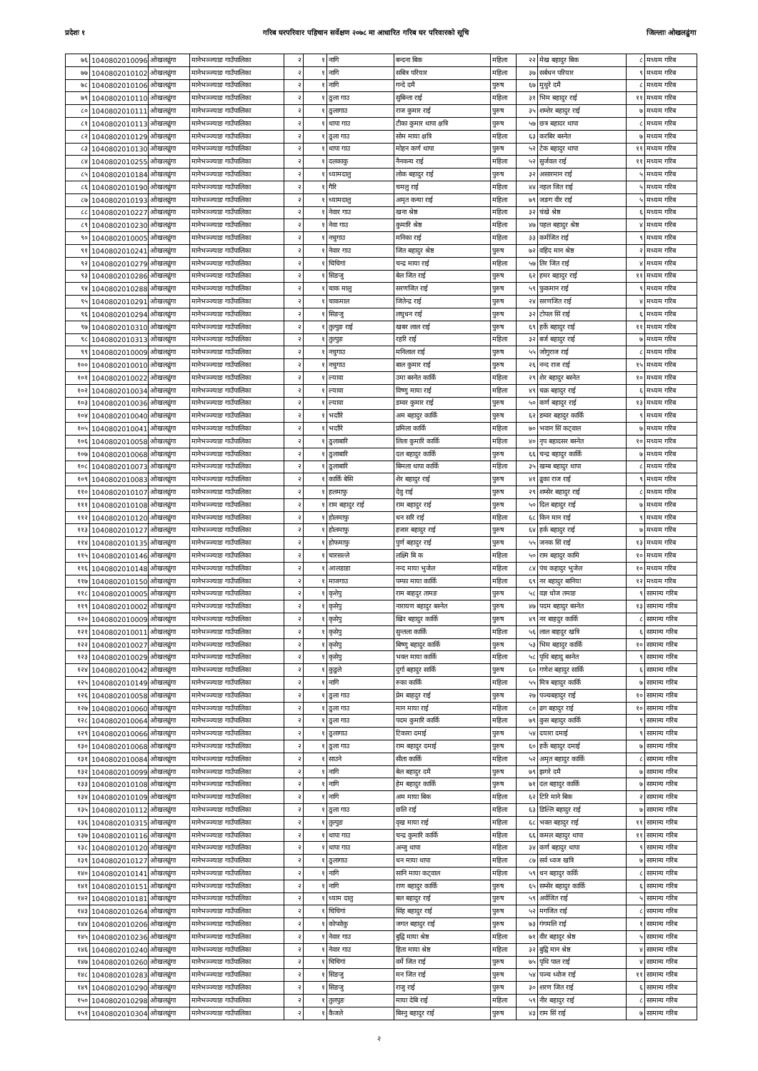प्रदेशः १ गरिब घरपरिवार पहिचान सर्वेक्षण २०७८ मा आधारित गरिब घर परिवारको सूचि जिल्लाः ओखलढुंगा
| ७६ | 1040802010096 | ओखलढुंगा | मानेभञ्ज्याङ गाउँपालिका | २ | १ | नागि | बन्दना बिक | महिला | २२ | मेख बहादुर बिक | ८ | मध्यम गरिब |
| ७७ | 1040802010102 | ओखलढुंगा | मानेभञ्ज्याङ गाउँपालिका | २ | १ | नागि | सबित्र परियार | महिला | ३७ | सर्बधन परियार | ९ | मध्यम गरिब |
| ७८ | 1040802010106 | ओखलढुंगा | मानेभञ्ज्याङ गाउँपालिका | २ | १ | नागि | गन्दे दमै | पुरुष | ६७ | मुथुरे दमै | ८ | मध्यम गरिब |
| ७९ | 1040802010110 | ओखलढुंगा | मानेभञ्ज्याङ गाउँपालिका | २ | १ | ठुला गाउ | सुबिन्ता राई | महिला | ३१ | भिम बहादुर राई | ११ | मध्यम गरिब |
| ८० | 1040802010111 | ओखलढुंगा | मानेभञ्ज्याङ गाउँपालिका | २ | १ | ठुलागाउ | राज कुमार राई | पुरुष | ३५ | शम्शेर बहादुर राई | ७ | मध्यम गरिब |
| ८१ | 1040802010113 | ओखलढुंगा | मानेभञ्ज्याङ गाउँपालिका | २ | १ | थापा गाउ | टीका कुमार थापा क्षत्रि | पुरुष | ५७ | छत्र बहादर थापा | ८ | मध्यम गरिब |
| ८२ | 1040802010129 | ओखलढुंगा | मानेभञ्ज्याङ गाउँपालिका | २ | १ | ठुला गाउ | सोम माया क्षत्रि | महिला | ६३ | करबिर बस्नेत | ७ | मध्यम गरिब |
| ८३ | 1040802010130 | ओखलढुंगा | मानेभञ्ज्याङ गाउँपालिका | २ | १ | थापा गाउ | मोहन कर्ण थापा | पुरुष | ५२ | टेक बहादुर थापा | ११ | मध्यम गरिब |
| ८४ | 1040802010255 | ओखलढुंगा | मानेभञ्ज्याङ गाउँपालिका | २ | १ | दलकाकु | नैनकन्य राई | महिला | ५२ | सुर्जवल राई | ११ | मध्यम गरिब |
| ८५ | 1040802010184 | ओखलढुंगा | मानेभञ्ज्याङ गाउँपालिका | २ | १ | ध्यामदालु | लोक बहादुर राई | पुरुष | ३२ | असारमान राई | ५ | मध्यम गरिब |
| ८६ | 1040802010190 | ओखलढुंगा | मानेभञ्ज्याङ गाउँपालिका | २ | १ | गैरि | चमलु राई | महिला | ४४ | नहल जित राई | ५ | मध्यम गरिब |
| ८७ | 1040802010193 | ओखलढुंगा | मानेभञ्ज्याङ गाउँपालिका | २ | १ | ध्यामदालु | अमृत कन्या राई | महिला | ७९ | जङग वीर राई | ५ | मध्यम गरिब |
| ८८ | 1040802010227 | ओखलढुंगा | मानेभञ्ज्याङ गाउँपालिका | २ | १ | नेवार गाउ | खना श्रेष्ठ | महिला | ३२ | चंखे श्रेष्ठ | ६ | मध्यम गरिब |
| ८९ | 1040802010230 | ओखलढुंगा | मानेभञ्ज्याङ गाउँपालिका | २ | १ | नेवा गाउ | कुमारि श्रेष्ठ | महिला | ४७ | पहल बहादुर श्रेष्ठ | ४ | मध्यम गरिब |
| ९० | 1040802010005 | ओखलढुंगा | मानेभञ्ज्याङ गाउँपालिका | २ | १ | नचुगाउ | मनिका राई | महिला | ३३ | कर्मजित राई | ९ | मध्यम गरिब |
| ९१ | 1040802010241 | ओखलढुंगा | मानेभञ्ज्याङ गाउँपालिका | २ | १ | नेवार गाउ | जित बहादुर श्रेष्ठ | पुरुष | ७२ | वहिद मान श्रेष्ठ | २ | मध्यम गरिब |
| ९२ | 1040802010279 | ओखलढुंगा | मानेभञ्ज्याङ गाउँपालिका | २ | १ | चिचिगां | चन्द्र माया राई | महिला | ५७ | तिर जित राई | ४ | मध्यम गरिब |
| ९३ | 1040802010286 | ओखलढुंगा | मानेभञ्ज्याङ गाउँपालिका | २ | १ | सिङजु | बेल जित राई | पुरुष | ६२ | हमर बहादुर राई | ११ | मध्यम गरिब |
| ९४ | 1040802010288 | ओखलढुंगा | मानेभञ्ज्याङ गाउँपालिका | २ | १ | चाक मालु | सरणजित राई | पुरुष | ५९ | फुकमान राई | ९ | मध्यम गरिब |
| ९५ | 1040802010291 | ओखलढुंगा | मानेभञ्ज्याङ गाउँपालिका | २ | १ | चाकमाल | जितेन्द्र राई | पुरुष | २४ | सरणजित राई | ४ | मध्यम गरिब |
| ९६ | 1040802010294 | ओखलढुंगा | मानेभञ्ज्याङ गाउँपालिका | २ | १ | सिङजु | लघुधन राई | पुरुष | ३२ | टोपल सिं राई | ६ | मध्यम गरिब |
| ९७ | 1040802010310 | ओखलढुंगा | मानेभञ्ज्याङ गाउँपालिका | २ | १ | तुल्पुङ राई | खबर लाल राई | पुरुष | ६९ | हर्के बहादुर राई | ११ | मध्यम गरिब |
| ९८ | 1040802010313 | ओखलढुंगा | मानेभञ्ज्याङ गाउँपालिका | २ | १ | तुल्पुङ | रहरि राई | महिला | ३२ | बर्ज बहादुर राई | ७ | मध्यम गरिब |
| ९९ | 1040802010009 | ओखलढुंगा | मानेभञ्ज्याङ गाउँपालिका | २ | १ | नचुगाउ | मनिलाल राई | पुरुष | ५५ | जोगुराज राई | ८ | मध्यम गरिब |
| १०० | 1040802010010 | ओखलढुंगा | मानेभञ्ज्याङ गाउँपालिका | २ | १ | नचुगाउ | बाल कुमार राई | पुरुष | २६ | नन्द राज राई | १५ | मध्यम गरिब |
| १०१ | 1040802010022 | ओखलढुंगा | मानेभञ्ज्याङ गाउँपालिका | २ | १ | ल्यावा | उमा बस्नेत कार्कि | महिला | २९ | शेर बहादुर बस्नेत | १० | मध्यम गरिब |
| १०२ | 1040802010034 | ओखलढुंगा | मानेभञ्ज्याङ गाउँपालिका | २ | १ | ल्यावा | विष्णु माया राई | महिला | ४९ | चक्र बहादुर राई | ६ | मध्यम गरिब |
| १०३ | 1040802010036 | ओखलढुंगा | मानेभञ्ज्याङ गाउँपालिका | २ | १ | ल्यावा | डम्वर कुमार राई | पुरुष | ५० | कर्ण बहादुर राई | १३ | मध्यम गरिब |
| १०४ | 1040802010040 | ओखलढुंगा | मानेभञ्ज्याङ गाउँपालिका | २ | १ | भदाौरे | अम बहादुर कार्कि | पुरुष | ६२ | डम्वर बहादुर कार्कि | ९ | मध्यम गरिब |
| १०५ | 1040802010041 | ओखलढुंगा | मानेभञ्ज्याङ गाउँपालिका | २ | १ | भदाौरे | प्रमिला कार्कि | महिला | ७० | भवान सिं कट्वाल | ७ | मध्यम गरिब |
| १०६ | 1040802010058 | ओखलढुंगा | मानेभञ्ज्याङ गाउँपालिका | २ | १ | ठुलाबारि | लिला कुमारि कार्कि | महिला | ४० | नृप बहादसर बस्नेत | १० | मध्यम गरिब |
| १०७ | 1040802010068 | ओखलढुंगा | मानेभञ्ज्याङ गाउँपालिका | २ | १ | ठुलाबारि | दल बहादुर कार्कि | पुरुष | ६६ | चन्द्र बहादुर कार्कि | ७ | मध्यम गरिब |
| १०८ | 1040802010073 | ओखलढुंगा | मानेभञ्ज्याङ गाउँपालिका | २ | १ | ठुलाबारि | बिमला थापा कार्कि | महिला | ३५ | खम्ब बहादुर थापा | ८ | मध्यम गरिब |
| १०९ | 1040802010083 | ओखलढुंगा | मानेभञ्ज्याङ गाउँपालिका | २ | १ | कार्कि बेसि | शेर बहादुर राई | पुरुष | ४१ | ढुका राज राई | ९ | मध्यम गरिब |
| ११० | 1040802010107 | ओखलढुंगा | मानेभञ्ज्याङ गाउँपालिका | २ | १ | हलमाफु | देवु राई | पुरुष | २९ | शम्सेर बहादुर राई | ८ | मध्यम गरिब |
| १११ | 1040802010108 | ओखलढुंगा | मानेभञ्ज्याङ गाउँपालिका | २ | १ | राम बहादुर राई | राम बहादुर राई | पुरुष | ५० | दिल बहादुर राई | ७ | मध्यम गरिब |
| ११२ | 1040802010120 | ओखलढुंगा | मानेभञ्ज्याङ गाउँपालिका | २ | १ | हाेलमाफु | धन सरि राई | महिला | ६८ | किन मान राई | ९ | मध्यम गरिब |
| ११३ | 1040802010127 | ओखलढुंगा | मानेभञ्ज्याङ गाउँपालिका | २ | १ | हाेलमाफु | हजार बहादुर राई | पुरुष | ६४ | हर्क बहादुर राई | ७ | मध्यम गरिब |
| ११४ | 1040802010135 | ओखलढुंगा | मानेभञ्ज्याङ गाउँपालिका | २ | १ | हाेफमाफु | पुर्ण बहादुर राई | पुरुष | ५५ | जनक सिं राई | १३ | मध्यम गरिब |
| ११५ | 1040802010146 | ओखलढुंगा | मानेभञ्ज्याङ गाउँपालिका | २ | १ | चारसल्ले | लक्ष्मि बि क | महिला | ५० | राम बहादुर कामि | १० | मध्यम गरिब |
| ११६ | 1040802010148 | ओखलढुंगा | मानेभञ्ज्याङ गाउँपालिका | २ | १ | आलडाडा | नन्द माया भुजेल | महिला | ८४ | पंच कहादुर भुजेल | १० | मध्यम गरिब |
| ११७ | 1040802010150 | ओखलढुंगा | मानेभञ्ज्याङ गाउँपालिका | २ | १ | माजगाउ | पम्फा माया कार्कि | महिला | ६९ | नर बहादुर बानिया | १२ | मध्यम गरिब |
| ११८ | 1040802010005 | ओखलढुंगा | मानेभञ्ज्याङ गाउँपालिका | २ | १ | कृशेपु | राम बाहदुर तामङ | पुरुष | ५८ | वज्ञ धोज तमाङ | ९ | सामान्य गरिब |
| ११९ | 1040802010002 | ओखलढुंगा | मानेभञ्ज्याङ गाउँपालिका | २ | १ | कृसेपु | नारायण बहादुर बस्नेत | पुरुष | ४७ | पदम बहादुर बस्नेत | १३ | सामान्य गरिब |
| १२० | 1040802010009 | ओखलढुंगा | मानेभञ्ज्याङ गाउँपालिका | २ | १ | कृसेपु | खिर बहादुर कार्कि | पुरुष | ४९ | नर बाहदुर कार्कि | ८ | सामान्य गरिब |
| १२१ | 1040802010011 | ओखलढुंगा | मानेभञ्ज्याङ गाउँपालिका | २ | १ | कृसेपु | सुन्तला कार्कि | महिला | ५६ | लाल बाहदुर खत्रि | ६ | सामान्य गरिब |
| १२२ | 1040802010027 | ओखलढुंगा | मानेभञ्ज्याङ गाउँपालिका | २ | १ | कृसेपु | बिष्णु बहादुर कार्कि | पुरुष | ५३ | भिम बहादुर कार्कि | १० | सामान्य गरिब |
| १२३ | 1040802010029 | ओखलढुंगा | मानेभञ्ज्याङ गाउँपालिका | २ | १ | कृसेपु | भक्त माया कार्कि | महिला | ५८ | पृथि बहादु बस्नेत | ९ | सामान्य गरिब |
| १२४ | 1040802010042 | ओखलढुंगा | मानेभञ्ज्याङ गाउँपालिका | २ | १ | कुडुले | दुर्गा बहादुर सार्कि | पुरुष | ६० | गणेश बहादुर सार्कि | ६ | सामान्य गरिब |
| १२५ | 1040802010149 | ओखलढुंगा | मानेभञ्ज्याङ गाउँपालिका | २ | १ | नागि | रुका कार्कि | महिला | ५५ | मित्र बहादुर कार्कि | ७ | सामान्य गरिब |
| १२६ | 1040802010058 | ओखलढुंगा | मानेभञ्ज्याङ गाउँपालिका | २ | १ | ठुला गाउ | प्रेम बाहदुर राई | पुरुष | २७ | पञ्चबहादुर राई | १० | सामान्य गरिब |
| १२७ | 1040802010060 | ओखलढुंगा | मानेभञ्ज्याङ गाउँपालिका | २ | १ | ठुला गाउ | मान माया राई | महिला | ८० | ढग बहादुर राई | १० | सामान्य गरिब |
| १२८ | 1040802010064 | ओखलढुंगा | मानेभञ्ज्याङ गाउँपालिका | २ | १ | ठुला गाउ | पदम कुमारि कार्कि | महिला | ७९ | कुस बहादुर कार्कि | ९ | सामान्य गरिब |
| १२९ | 1040802010066 | ओखलढुंगा | मानेभञ्ज्याङ गाउँपालिका | २ | १ | ठुलागाउ | टिकारा दमाई | पुरुष | ५४ | दयारा दमाई | ९ | सामान्य गरिब |
| १३० | 1040802010068 | ओखलढुंगा | मानेभञ्ज्याङ गाउँपालिका | २ | १ | ठुला गाउ | राम बहादुर दमाई | पुरुष | ६० | हर्के बहादुर दमाई | ७ | सामान्य गरिब |
| १३१ | 1040802010084 | ओखलढुंगा | मानेभञ्ज्याङ गाउँपालिका | २ | १ | साउने | सीता कार्कि | महिला | ५२ | अमृत बहादुर कार्कि | ८ | सामान्य गरिब |
| १३२ | 1040802010099 | ओखलढुंगा | मानेभञ्ज्याङ गाउँपालिका | २ | १ | नागि | बेल बहादुर दमै | पुरुष | ७९ | झगरे दमै | ७ | सामान्य गरिब |
| १३३ | 1040802010108 | ओखलढुंगा | मानेभञ्ज्याङ गाउँपालिका | २ | १ | नागि | हेम बहादुर कार्कि | पुरुष | ७१ | दल बहादुर कार्कि | ७ | सामान्य गरिब |
| १३४ | 1040802010109 | ओखलढुंगा | मानेभञ्ज्याङ गाउँपालिका | २ | १ | नागि | अम माया बिक | महिला | ६२ | टिरि माने बिक | २ | सामान्य गरिब |
| १३५ | 1040802010112 | ओखलढुंगा | मानेभञ्ज्याङ गाउँपालिका | २ | १ | ठुला गाउ | छलि राई | महिला | ६३ | डिल्लि बहादुर राई | ७ | सामान्य गरिब |
| १३६ | 1040802010315 | ओखलढुंगा | मानेभञ्ज्याङ गाउँपालिका | २ | १ | तुल्पुङ | वृख माया राई | महिला | ६८ | भक्त बहादुर राई | ११ | सामान्य गरिब |
| १३७ | 1040802010116 | ओखलढुंगा | मानेभञ्ज्याङ गाउँपालिका | २ | १ | थापा गाउ | चन्द्र कुमारि कार्कि | महिला | ६६ | कमल बहादुर थापा | ११ | सामान्य गरिब |
| १३८ | 1040802010120 | ओखलढुंगा | मानेभञ्ज्याङ गाउँपालिका | २ | १ | थापा गाउ | अन्जु थापा | महिला | ३४ | कर्ण बहादुर थापा | ९ | सामान्य गरिब |
| १३९ | 1040802010127 | ओखलढुंगा | मानेभञ्ज्याङ गाउँपालिका | २ | १ | ठुलागाउ | धन माया थापा | महिला | ८७ | सर्व ध्वज खत्रि | ७ | सामान्य गरिब |
| १४० | 1040802010141 | ओखलढुंगा | मानेभञ्ज्याङ गाउँपालिका | २ | १ | नागि | सानि माया कट्वाल | महिला | ५९ | धन बहादुर कर्कि | ८ | सामान्य गरिब |
| १४१ | 1040802010151 | ओखलढुंगा | मानेभञ्ज्याङ गाउँपालिका | २ | १ | नागि | राण बहादुर कार्कि | पुरुष | ६५ | सम्सेर बहादुर कार्कि | ६ | सामान्य गरिब |
| १४२ | 1040802010181 | ओखलढुंगा | मानेभञ्ज्याङ गाउँपालिका | २ | १ | ध्याम दालु | बल बहादुर राई | पुरुष | ५९ | अर्वजित राई | ५ | सामान्य गरिब |
| १४३ | 1040802010264 | ओखलढुंगा | मानेभञ्ज्याङ गाउँपालिका | २ | १ | चिचिगां | सिंह बहादुर राई | पुरुष | ५२ | मगजित राई | ८ | सामान्य गरिब |
| १४४ | 1040802010206 | ओखलढुंगा | मानेभञ्ज्याङ गाउँपालिका | २ | १ | काेप्साेकु | जगत बहादुर राई | पुरुष | ७३ | गंगमलि राई | १ | सामान्य गरिब |
| १४५ | 1040802010236 | ओखलढुंगा | मानेभञ्ज्याङ गाउँपालिका | २ | १ | नेवार गाउ | बुद्वि माया श्रेष्ठ | महिला | ७१ | वीर बहादुर श्रेष्ठ | ५ | सामान्य गरिब |
| १४६ | 1040802010240 | ओखलढुंगा | मानेभञ्ज्याङ गाउँपालिका | २ | १ | नेवार गाउ | हिता माया श्रेष्ठ | महिला | ३२ | बुद्वि मान श्रेष्ठ | ४ | सामान्य गरिब |
| १४७ | 1040802010260 | ओखलढुंगा | मानेभञ्ज्याङ गाउँपालिका | २ | १ | चिचिगां | वर्मे जित राई | पुरुष | ७५ | पृथि पाल राई | ४ | सामान्य गरिब |
| १४८ | 1040802010283 | ओखलढुंगा | मानेभञ्ज्याङ गाउँपालिका | २ | १ | सिङजु | मन जित राई | पुरुष | ५४ | पञ्च ध्वाेज राई | ११ | सामान्य गरिब |
| १४९ | 1040802010290 | ओखलढुंगा | मानेभञ्ज्याङ गाउँपालिका | २ | १ | सिङजु | राजु राई | पुरुष | ३० | शरण जित राई | ६ | सामान्य गरिब |
| १५० | 1040802010298 | ओखलढुंगा | मानेभञ्ज्याङ गाउँपालिका | २ | १ | तुलपुङ | माया देबि राई | महिला | ५९ | नीर बहादुर राई | ८ | सामान्य गरिब |
| १५१ | 1040802010304 | ओखलढुंगा | मानेभञ्ज्याङ गाउँपालिका | २ | १ | कैजले | बिस्नु बहादुर राई | पुरुष | ४३ | राम सिं राई | ७ | सामान्य गरिब |
२